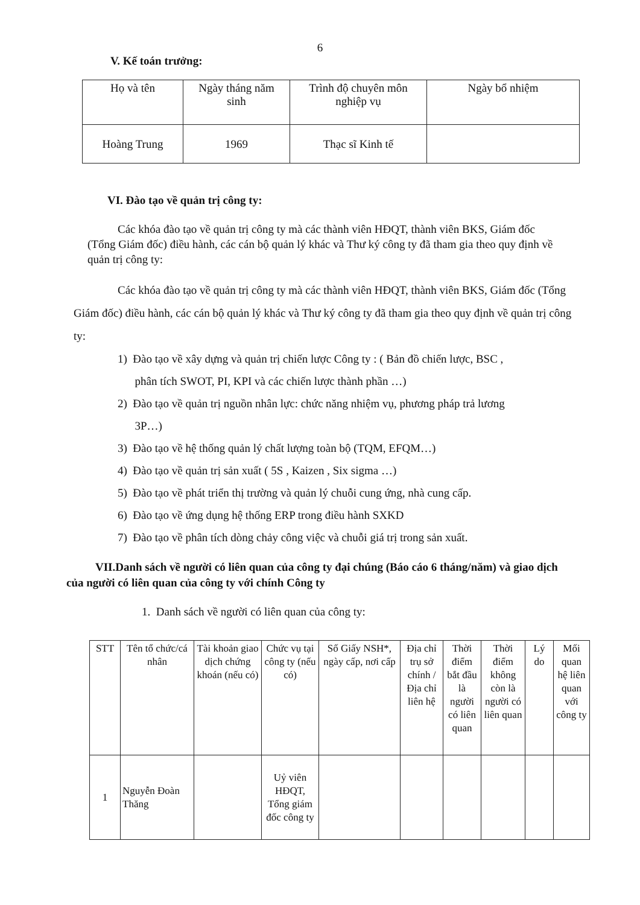6
V. Kế toán trưởng:
| Họ và tên | Ngày tháng năm sinh | Trình độ chuyên môn nghiệp vụ | Ngày bổ nhiệm |
| Hoàng Trung | 1969 | Thạc sĩ Kinh tế | |
VI. Đào tạo về quản trị công ty:
Các khóa đào tạo về quản trị công ty mà các thành viên HĐQT, thành viên BKS, Giám đốc (Tổng Giám đốc) điều hành, các cán bộ quản lý khác và Thư ký công ty đã tham gia theo quy định về quản trị công ty:
Các khóa đào tạo về quản trị công ty mà các thành viên HĐQT, thành viên BKS, Giám đốc (Tổng Giám đốc) điều hành, các cán bộ quản lý khác và Thư ký công ty đã tham gia theo quy định về quản trị công ty:
1) Đào tạo về xây dựng và quản trị chiến lược Công ty : ( Bản đồ chiến lược, BSC ,
phân tích SWOT, PI, KPI và các chiến lược thành phần …)
2) Đào tạo về quản trị nguồn nhân lực: chức năng nhiệm vụ, phương pháp trả lương
3P…)
3) Đào tạo về hệ thống quản lý chất lượng toàn bộ (TQM, EFQM…)
4) Đào tạo về quản trị sản xuất ( 5S , Kaizen , Six sigma …)
5) Đào tạo về phát triển thị trường và quản lý chuỗi cung ứng, nhà cung cấp.
6) Đào tạo về ứng dụng hệ thống ERP trong điều hành SXKD
7) Đào tạo về phân tích dòng chảy công việc và chuỗi giá trị trong sản xuất.
VII.Danh sách về người có liên quan của công ty đại chúng (Báo cáo 6 tháng/năm) và giao dịch của người có liên quan của công ty với chính Công ty
1. Danh sách về người có liên quan của công ty:
| STT | Tên tổ chức/cá nhân | Tài khoản giao dịch chứng khoán (nếu có) | Chức vụ tại công ty (nếu có) | Số Giấy NSH*, ngày cấp, nơi cấp | Địa chỉ trụ sở chính / Địa chỉ liên hệ | Thời điểm bắt đầu là người có liên quan | Thời điểm không còn là người có liên quan | Lý do | Mối quan hệ liên quan với công ty |
| 1 | Nguyễn Đoàn Thăng | | Uỷ viên HĐQT, Tổng giám đốc công ty | | | | | | |